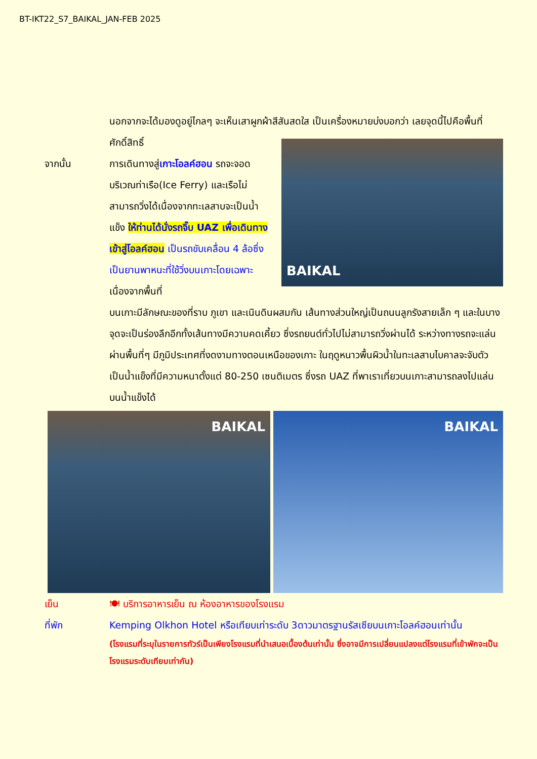BT-IKT22_S7_BAIKAL_JAN-FEB 2025
นอกจากจะได้มองดูอยู่ไกลๆ จะเห็นเสาผูกผ้าสีสันสดใส เป็นเครื่องหมายบ่งบอกว่า เลยจุดนี้ไปคือพื้นที่ศักดิ์สิทธิ์
จากนั้น การเดินทางสู่เกาะโอลค์ฮอน รถจะจอดบริเวณท่าเรือ(Ice Ferry) และเรือไม่สามารถวิ่งได้เนื่องจากทะเลสาบจะเป็นน้ำแข็ง ให้ท่านได้นั่งรถจิ๊บ UAZ เพื่อเดินทางเข้าสู่โอลค์ฮอน เป็นรถขับเคลื่อน 4 ล้อซึ่งเป็นยานพาหนะที่ใช้วิ่งบนเกาะโดยเฉพาะ เนื่องจากพื้นที่
BAIKAL
บนเกาะมีลักษณะของที่ราบ ภูเขา และเนินดินผสมกัน เส้นทางส่วนใหญ่เป็นถนนลูกรังสายเล็ก ๆ และในบางจุดจะเป็นร่องลึกอีกทั้งเส้นทางมีความคดเคี้ยว ซึ่งรถยนต์ทั่วไปไม่สามารถวิ่งผ่านได้ ระหว่างทางรถจะแล่นผ่านพื้นที่ๆ มีภูมิประเทศที่งดงามทางตอนเหนือของเกาะ ในฤดูหนาวพื้นผิวน้ำในทะเลสาบไบคาลจะจับตัวเป็นน้ำแข็งที่มีความหนาตั้งแต่ 80-250 เซนติเมตร ซึ่งรถ UAZ ที่พาเราเที่ยวบนเกาะสามารถลงไปแล่นบนน้ำแข็งได้
BAIKAL BAIKAL
เย็น 🍽 บริการอาหารเย็น ณ ห้องอาหารของโรงแรม
ที่พัก Kemping Olkhon Hotel หรือเทียบเท่าระดับ 3ดาวมาตรฐานรัสเซียบนเกาะโอลค์ฮอนเท่านั้น
(โรงแรมที่ระบุในรายการทัวร์เป็นเพียงโรงแรมที่นำเสนอเบื้องต้นเท่านั้น ซึ่งอาจมีการเปลี่ยนแปลงแต่โรงแรมที่เข้าพักจะเป็นโรงแรมระดับเทียบเท่ากัน)